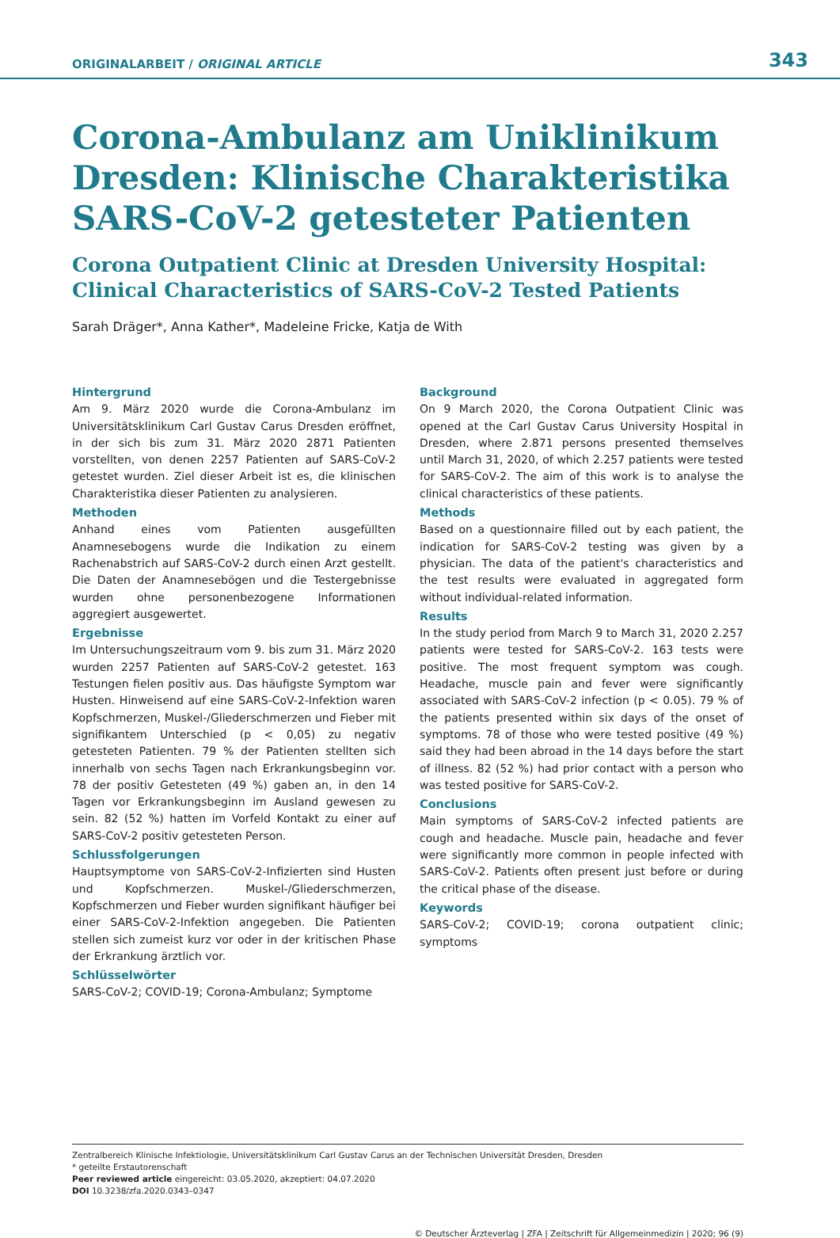ORIGINALARBEIT / ORIGINAL ARTICLE 343
Corona-Ambulanz am Uniklinikum Dresden: Klinische Charakteristika SARS-CoV-2 getesteter Patienten
Corona Outpatient Clinic at Dresden University Hospital: Clinical Characteristics of SARS-CoV-2 Tested Patients
Sarah Dräger*, Anna Kather*, Madeleine Fricke, Katja de With
Hintergrund
Am 9. März 2020 wurde die Corona-Ambulanz im Universitätsklinikum Carl Gustav Carus Dresden eröffnet, in der sich bis zum 31. März 2020 2871 Patienten vorstellten, von denen 2257 Patienten auf SARS-CoV-2 getestet wurden. Ziel dieser Arbeit ist es, die klinischen Charakteristika dieser Patienten zu analysieren.
Methoden
Anhand eines vom Patienten ausgefüllten Anamnesebogens wurde die Indikation zu einem Rachenabstrich auf SARS-CoV-2 durch einen Arzt gestellt. Die Daten der Anamnesebögen und die Testergebnisse wurden ohne personenbezogene Informationen aggregiert ausgewertet.
Ergebnisse
Im Untersuchungszeitraum vom 9. bis zum 31. März 2020 wurden 2257 Patienten auf SARS-CoV-2 getestet. 163 Testungen fielen positiv aus. Das häufigste Symptom war Husten. Hinweisend auf eine SARS-CoV-2-Infektion waren Kopfschmerzen, Muskel-/Gliederschmerzen und Fieber mit signifikantem Unterschied (p < 0,05) zu negativ getesteten Patienten. 79 % der Patienten stellten sich innerhalb von sechs Tagen nach Erkrankungsbeginn vor. 78 der positiv Getesteten (49 %) gaben an, in den 14 Tagen vor Erkrankungsbeginn im Ausland gewesen zu sein. 82 (52 %) hatten im Vorfeld Kontakt zu einer auf SARS-CoV-2 positiv getesteten Person.
Schlussfolgerungen
Hauptsymptome von SARS-CoV-2-Infizierten sind Husten und Kopfschmerzen. Muskel-/Gliederschmerzen, Kopfschmerzen und Fieber wurden signifikant häufiger bei einer SARS-CoV-2-Infektion angegeben. Die Patienten stellen sich zumeist kurz vor oder in der kritischen Phase der Erkrankung ärztlich vor.
Schlüsselwörter
SARS-CoV-2; COVID-19; Corona-Ambulanz; Symptome
Background
On 9 March 2020, the Corona Outpatient Clinic was opened at the Carl Gustav Carus University Hospital in Dresden, where 2.871 persons presented themselves until March 31, 2020, of which 2.257 patients were tested for SARS-CoV-2. The aim of this work is to analyse the clinical characteristics of these patients.
Methods
Based on a questionnaire filled out by each patient, the indication for SARS-CoV-2 testing was given by a physician. The data of the patient's characteristics and the test results were evaluated in aggregated form without individual-related information.
Results
In the study period from March 9 to March 31, 2020 2.257 patients were tested for SARS-CoV-2. 163 tests were positive. The most frequent symptom was cough. Headache, muscle pain and fever were significantly associated with SARS-CoV-2 infection (p < 0.05). 79 % of the patients presented within six days of the onset of symptoms. 78 of those who were tested positive (49 %) said they had been abroad in the 14 days before the start of illness. 82 (52 %) had prior contact with a person who was tested positive for SARS-CoV-2.
Conclusions
Main symptoms of SARS-CoV-2 infected patients are cough and headache. Muscle pain, headache and fever were significantly more common in people infected with SARS-CoV-2. Patients often present just before or during the critical phase of the disease.
Keywords
SARS-CoV-2; COVID-19; corona outpatient clinic; symptoms
Zentralbereich Klinische Infektiologie, Universitätsklinikum Carl Gustav Carus an der Technischen Universität Dresden, Dresden
* geteilte Erstautorenschaft
Peer reviewed article eingereicht: 03.05.2020, akzeptiert: 04.07.2020
DOI 10.3238/zfa.2020.0343–0347
© Deutscher Ärzteverlag | ZFA | Zeitschrift für Allgemeinmedizin | 2020; 96 (9)